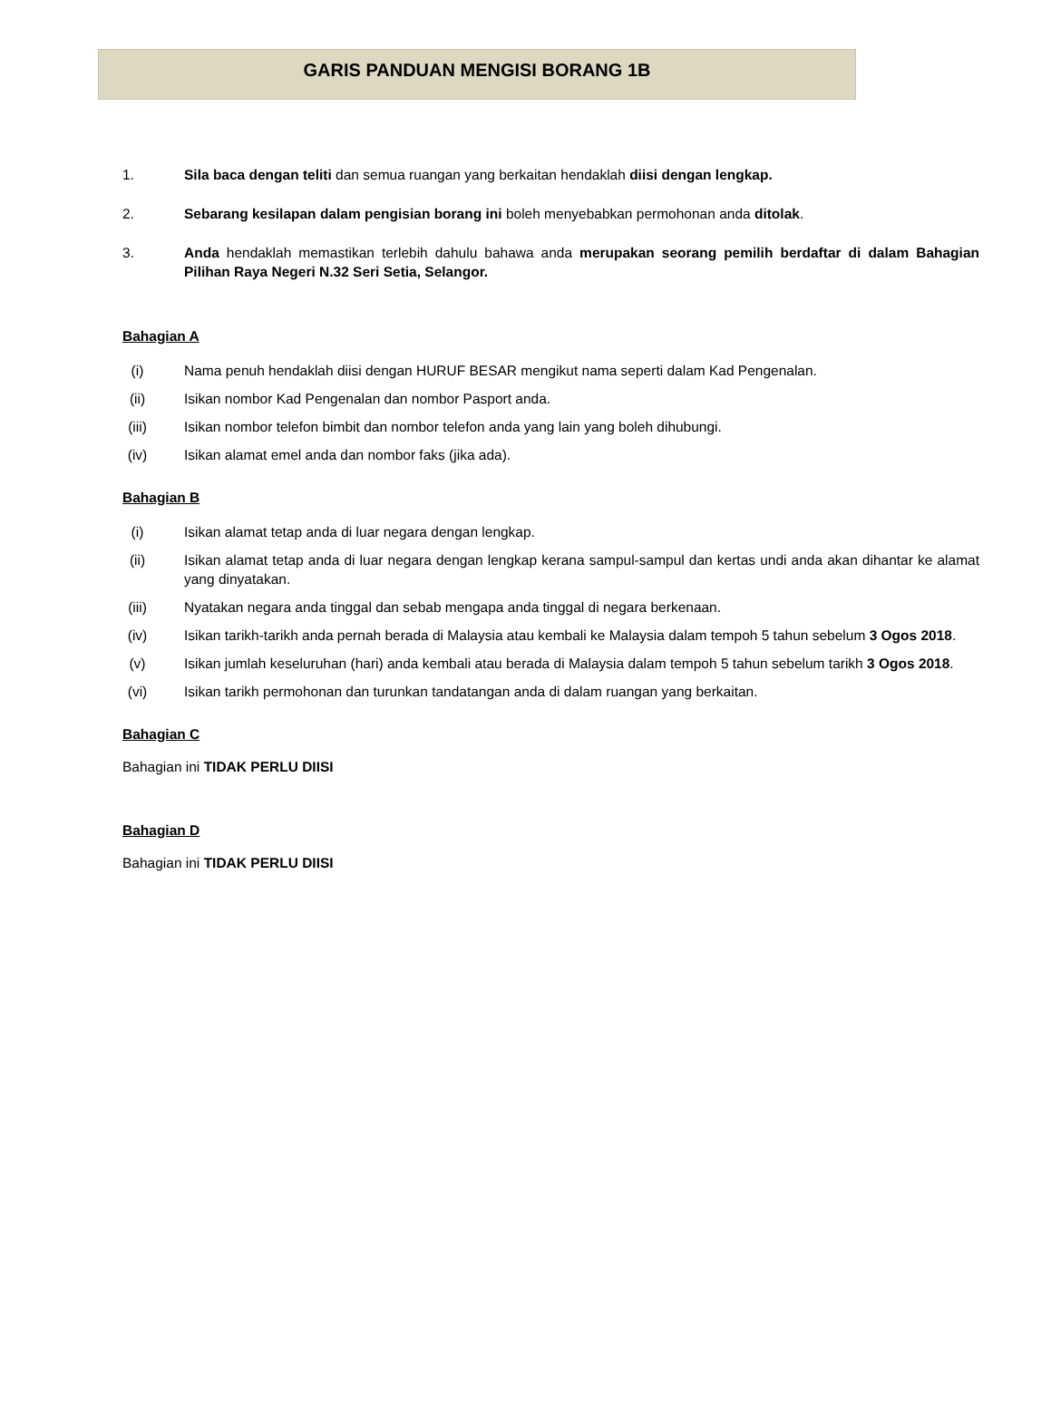GARIS PANDUAN MENGISI BORANG 1B
1. Sila baca dengan teliti dan semua ruangan yang berkaitan hendaklah diisi dengan lengkap.
2. Sebarang kesilapan dalam pengisian borang ini boleh menyebabkan permohonan anda ditolak.
3. Anda hendaklah memastikan terlebih dahulu bahawa anda merupakan seorang pemilih berdaftar di dalam Bahagian Pilihan Raya Negeri N.32 Seri Setia, Selangor.
Bahagian A
(i) Nama penuh hendaklah diisi dengan HURUF BESAR mengikut nama seperti dalam Kad Pengenalan.
(ii)
Isikan nombor Kad Pengenalan dan nombor Pasport anda.
(iii)
Isikan nombor telefon bimbit dan nombor telefon anda yang lain yang boleh dihubungi.
(iv)
Isikan alamat emel anda dan nombor faks (jika ada).
Bahagian B
(i) Isikan alamat tetap anda di luar negara dengan lengkap.
(ii)
Isikan alamat tetap anda di luar negara dengan lengkap kerana sampul-sampul dan kertas undi anda akan dihantar ke alamat yang dinyatakan.
(iii)
Nyatakan negara anda tinggal dan sebab mengapa anda tinggal di negara berkenaan.
(iv)
Isikan tarikh-tarikh anda pernah berada di Malaysia atau kembali ke Malaysia dalam tempoh 5 tahun sebelum 3 Ogos 2018.
(v) Isikan jumlah keseluruhan (hari) anda kembali atau berada di Malaysia dalam tempoh 5 tahun sebelum tarikh 3 Ogos 2018.
(vi)
Isikan tarikh permohonan dan turunkan tandatangan anda di dalam ruangan yang berkaitan.
Bahagian C
Bahagian ini TIDAK PERLU DIISI
Bahagian D
Bahagian ini TIDAK PERLU DIISI